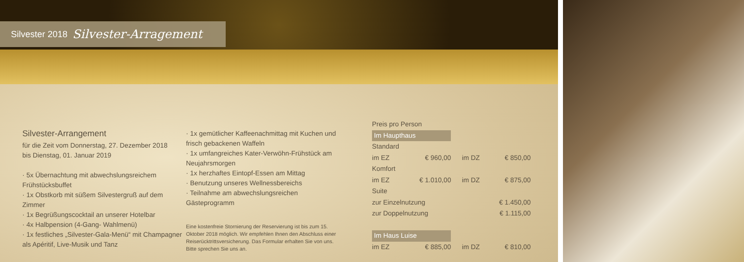Silvester 2018 Silvester-Arragement
Silvester-Arrangement
für die Zeit vom Donnerstag, 27. Dezember 2018
bis Dienstag, 01. Januar 2019
· 5x Übernachtung mit abwechslungsreichem Frühstücksbuffet
· 1x Obstkorb mit süßem Silvestergruß auf dem Zimmer
· 1x Begrüßungscocktail an unserer Hotelbar
· 4x Halbpension (4-Gang- Wahlmenü)
· 1x festliches „Silvester-Gala-Menü“ mit Champagner als Apéritif, Live-Musik und Tanz
· 1x gemütlicher Kaffeenachmittag mit Kuchen und frisch gebackenen Waffeln
· 1x umfangreiches Kater-Verwöhn-Frühstück am Neujahrsmorgen
· 1x herzhaftes Eintopf-Essen am Mittag
· Benutzung unseres Wellnessbereichs
· Teilnahme am abwechslungsreichen Gästeprogramm
Eine kostenfreie Stornierung der Reservierung ist bis zum 15. Oktober 2018 möglich. Wir empfehlen Ihnen den Abschluss einer Reiserücktrittsversicherung. Das Formular erhalten Sie von uns. Bitte sprechen Sie uns an.
| Preis pro Person | | | |
| Im Haupthaus | | | |
| Standard | | | |
| im EZ | € 960,00 | im DZ | € 850,00 |
| Komfort | | | |
| im EZ | € 1.010,00 | im DZ | € 875,00 |
| Suite | | | |
| zur Einzelnutzung | | | € 1.450,00 |
| zur Doppelnutzung | | | € 1.115,00 |
| Im Haus Luise | | | |
| im EZ | € 885,00 | im DZ | € 810,00 |